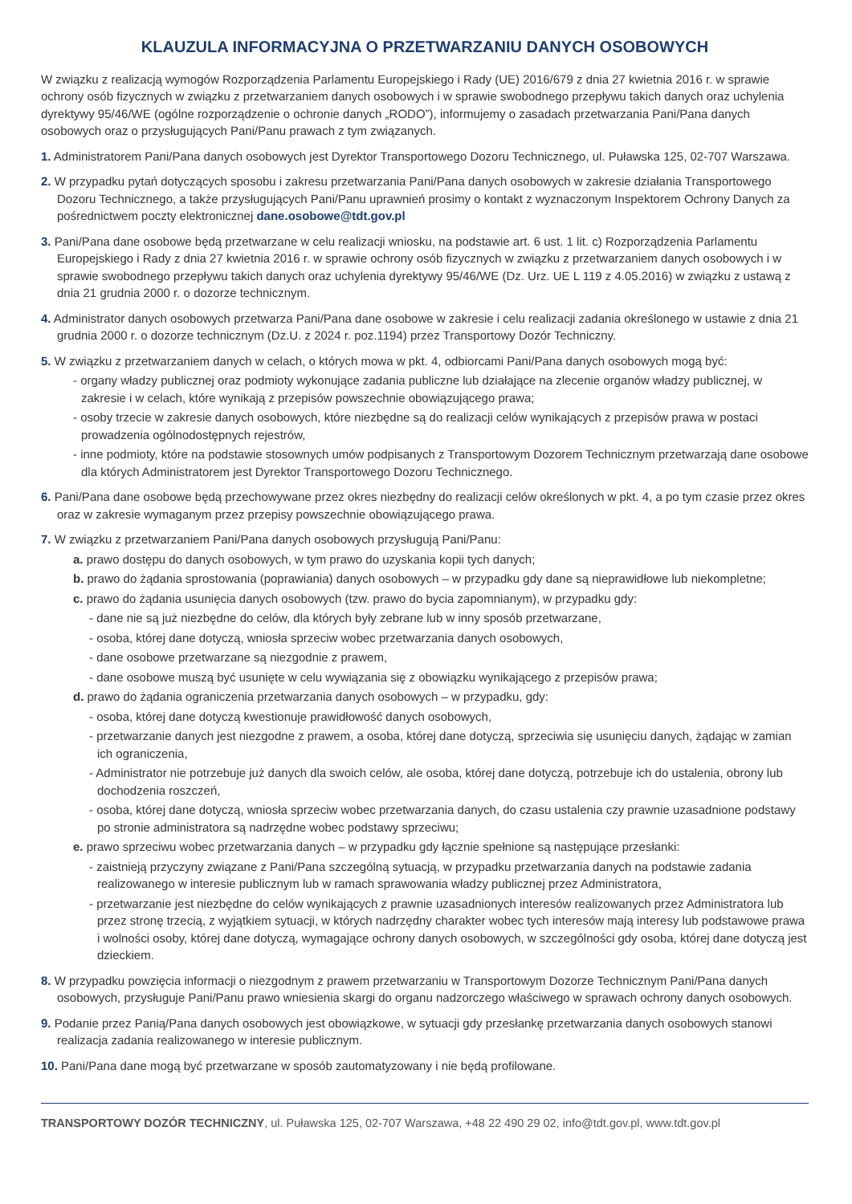KLAUZULA INFORMACYJNA O PRZETWARZANIU DANYCH OSOBOWYCH
W związku z realizacją wymogów Rozporządzenia Parlamentu Europejskiego i Rady (UE) 2016/679 z dnia 27 kwietnia 2016 r. w sprawie ochrony osób fizycznych w związku z przetwarzaniem danych osobowych i w sprawie swobodnego przepływu takich danych oraz uchylenia dyrektywy 95/46/WE (ogólne rozporządzenie o ochronie danych „RODO”), informujemy o zasadach przetwarzania Pani/Pana danych osobowych oraz o przysługujących Pani/Panu prawach z tym związanych.
1. Administratorem Pani/Pana danych osobowych jest Dyrektor Transportowego Dozoru Technicznego, ul. Puławska 125, 02-707 Warszawa.
2. W przypadku pytań dotyczących sposobu i zakresu przetwarzania Pani/Pana danych osobowych w zakresie działania Transportowego Dozoru Technicznego, a także przysługujących Pani/Panu uprawnień prosimy o kontakt z wyznaczonym Inspektorem Ochrony Danych za pośrednictwem poczty elektronicznej dane.osobowe@tdt.gov.pl
3. Pani/Pana dane osobowe będą przetwarzane w celu realizacji wniosku, na podstawie art. 6 ust. 1 lit. c) Rozporządzenia Parlamentu Europejskiego i Rady z dnia 27 kwietnia 2016 r. w sprawie ochrony osób fizycznych w związku z przetwarzaniem danych osobowych i w sprawie swobodnego przepływu takich danych oraz uchylenia dyrektywy 95/46/WE (Dz. Urz. UE L 119 z 4.05.2016) w związku z ustawą z dnia 21 grudnia 2000 r. o dozorze technicznym.
4. Administrator danych osobowych przetwarza Pani/Pana dane osobowe w zakresie i celu realizacji zadania określonego w ustawie z dnia 21 grudnia 2000 r. o dozorze technicznym (Dz.U. z 2024 r. poz.1194) przez Transportowy Dozór Techniczny.
5. W związku z przetwarzaniem danych w celach, o których mowa w pkt. 4, odbiorcami Pani/Pana danych osobowych mogą być:
- organy władzy publicznej oraz podmioty wykonujące zadania publiczne lub działające na zlecenie organów władzy publicznej, w zakresie i w celach, które wynikają z przepisów powszechnie obowiązującego prawa;
- osoby trzecie w zakresie danych osobowych, które niezbędne są do realizacji celów wynikających z przepisów prawa w postaci prowadzenia ogólnodostępnych rejestrów,
- inne podmioty, które na podstawie stosownych umów podpisanych z Transportowym Dozorem Technicznym przetwarzają dane osobowe dla których Administratorem jest Dyrektor Transportowego Dozoru Technicznego.
6. Pani/Pana dane osobowe będą przechowywane przez okres niezbędny do realizacji celów określonych w pkt. 4, a po tym czasie przez okres oraz w zakresie wymaganym przez przepisy powszechnie obowiązującego prawa.
7. W związku z przetwarzaniem Pani/Pana danych osobowych przysługują Pani/Panu:
a. prawo dostępu do danych osobowych, w tym prawo do uzyskania kopii tych danych;
b. prawo do żądania sprostowania (poprawiania) danych osobowych – w przypadku gdy dane są nieprawidłowe lub niekompletne;
c. prawo do żądania usunięcia danych osobowych (tzw. prawo do bycia zapomnianym), w przypadku gdy:
- dane nie są już niezbędne do celów, dla których były zebrane lub w inny sposób przetwarzane,
- osoba, której dane dotyczą, wniosła sprzeciw wobec przetwarzania danych osobowych,
- dane osobowe przetwarzane są niezgodnie z prawem,
- dane osobowe muszą być usunięte w celu wywiązania się z obowiązku wynikającego z przepisów prawa;
d. prawo do żądania ograniczenia przetwarzania danych osobowych – w przypadku, gdy:
- osoba, której dane dotyczą kwestionuje prawidłowość danych osobowych,
- przetwarzanie danych jest niezgodne z prawem, a osoba, której dane dotyczą, sprzeciwia się usunięciu danych, żądając w zamian ich ograniczenia,
- Administrator nie potrzebuje już danych dla swoich celów, ale osoba, której dane dotyczą, potrzebuje ich do ustalenia, obrony lub dochodzenia roszczeń,
- osoba, której dane dotyczą, wniosła sprzeciw wobec przetwarzania danych, do czasu ustalenia czy prawnie uzasadnione podstawy po stronie administratora są nadrzędne wobec podstawy sprzeciwu;
e. prawo sprzeciwu wobec przetwarzania danych – w przypadku gdy łącznie spełnione są następujące przesłanki:
- zaistnieją przyczyny związane z Pani/Pana szczególną sytuacją, w przypadku przetwarzania danych na podstawie zadania realizowanego w interesie publicznym lub w ramach sprawowania władzy publicznej przez Administratora,
- przetwarzanie jest niezbędne do celów wynikających z prawnie uzasadnionych interesów realizowanych przez Administratora lub przez stronę trzecią, z wyjątkiem sytuacji, w których nadrzędny charakter wobec tych interesów mają interesy lub podstawowe prawa i wolności osoby, której dane dotyczą, wymagające ochrony danych osobowych, w szczególności gdy osoba, której dane dotyczą jest dzieckiem.
8. W przypadku powzięcia informacji o niezgodnym z prawem przetwarzaniu w Transportowym Dozorze Technicznym Pani/Pana danych osobowych, przysługuje Pani/Panu prawo wniesienia skargi do organu nadzorczego właściwego w sprawach ochrony danych osobowych.
9. Podanie przez Panią/Pana danych osobowych jest obowiązkowe, w sytuacji gdy przesłankę przetwarzania danych osobowych stanowi realizacja zadania realizowanego w interesie publicznym.
10. Pani/Pana dane mogą być przetwarzane w sposób zautomatyzowany i nie będą profilowane.
TRANSPORTOWY DOZÓR TECHNICZNY, ul. Puławska 125, 02-707 Warszawa, +48 22 490 29 02, info@tdt.gov.pl, www.tdt.gov.pl